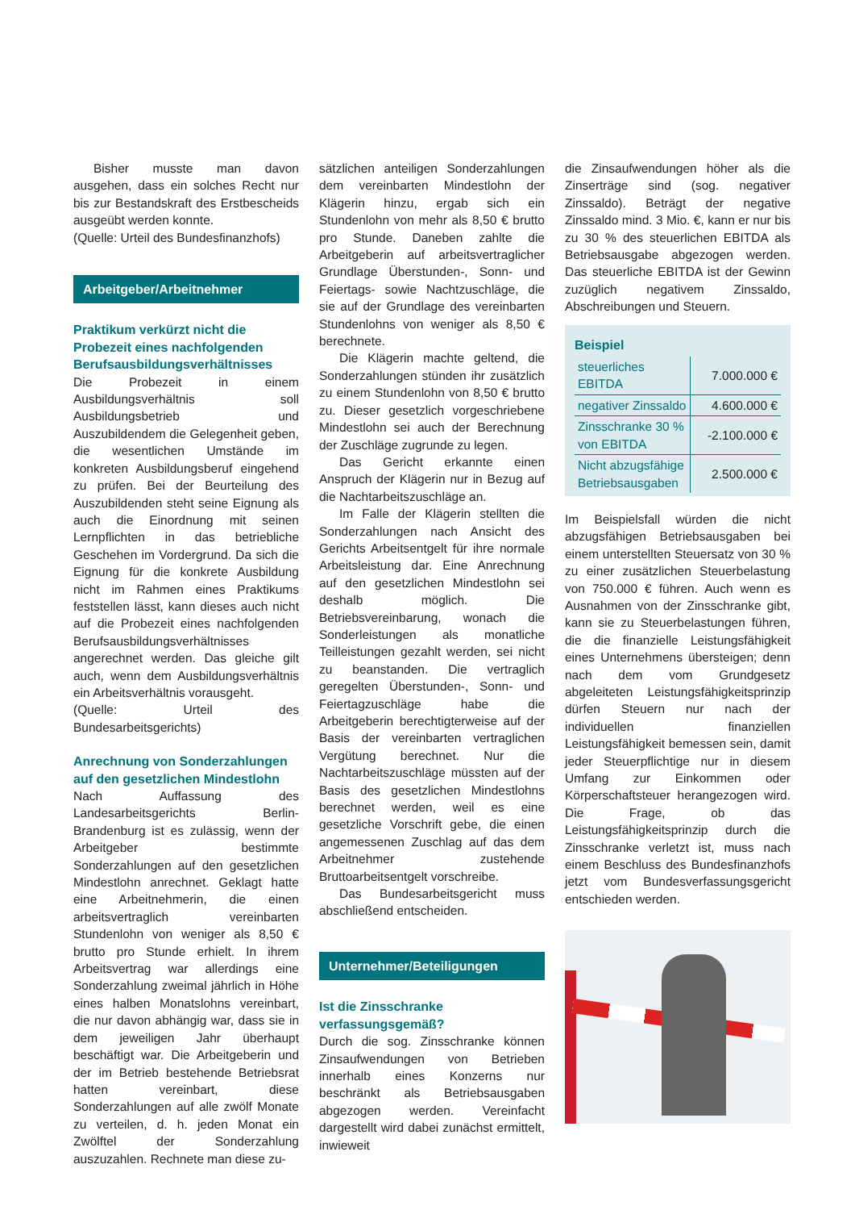Bisher musste man davon ausgehen, dass ein solches Recht nur bis zur Bestandskraft des Erstbescheids ausgeübt werden konnte.
(Quelle: Urteil des Bundesfinanzhofs)
Arbeitgeber/Arbeitnehmer
Praktikum verkürzt nicht die Probezeit eines nachfolgenden Berufsausbildungsverhältnisses
Die Probezeit in einem Ausbildungsverhältnis soll Ausbildungsbetrieb und Auszubildendem die Gelegenheit geben, die wesentlichen Umstände im konkreten Ausbildungsberuf eingehend zu prüfen. Bei der Beurteilung des Auszubildenden steht seine Eignung als auch die Einordnung mit seinen Lernpflichten in das betriebliche Geschehen im Vordergrund. Da sich die Eignung für die konkrete Ausbildung nicht im Rahmen eines Praktikums feststellen lässt, kann dieses auch nicht auf die Probezeit eines nachfolgenden Berufsausbildungsverhältnisses angerechnet werden. Das gleiche gilt auch, wenn dem Ausbildungsverhältnis ein Arbeitsverhältnis vorausgeht.
(Quelle: Urteil des Bundesarbeitsgerichts)
Anrechnung von Sonderzahlungen auf den gesetzlichen Mindestlohn
Nach Auffassung des Landesarbeitsgerichts Berlin-Brandenburg ist es zulässig, wenn der Arbeitgeber bestimmte Sonderzahlungen auf den gesetzlichen Mindestlohn anrechnet. Geklagt hatte eine Arbeitnehmerin, die einen arbeitsvertraglich vereinbarten Stundenlohn von weniger als 8,50 € brutto pro Stunde erhielt. In ihrem Arbeitsvertrag war allerdings eine Sonderzahlung zweimal jährlich in Höhe eines halben Monatslohns vereinbart, die nur davon abhängig war, dass sie in dem jeweiligen Jahr überhaupt beschäftigt war. Die Arbeitgeberin und der im Betrieb bestehende Betriebsrat hatten vereinbart, diese Sonderzahlungen auf alle zwölf Monate zu verteilen, d. h. jeden Monat ein Zwölftel der Sonderzahlung auszuzahlen. Rechnete man diese zu-
sätzlichen anteiligen Sonderzahlungen dem vereinbarten Mindestlohn der Klägerin hinzu, ergab sich ein Stundenlohn von mehr als 8,50 € brutto pro Stunde. Daneben zahlte die Arbeitgeberin auf arbeitsvertraglicher Grundlage Überstunden-, Sonn- und Feiertags- sowie Nachtzuschläge, die sie auf der Grundlage des vereinbarten Stundenlohns von weniger als 8,50 € berechnete.
Die Klägerin machte geltend, die Sonderzahlungen stünden ihr zusätzlich zu einem Stundenlohn von 8,50 € brutto zu. Dieser gesetzlich vorgeschriebene Mindestlohn sei auch der Berechnung der Zuschläge zugrunde zu legen.
Das Gericht erkannte einen Anspruch der Klägerin nur in Bezug auf die Nachtarbeitszuschläge an.
Im Falle der Klägerin stellten die Sonderzahlungen nach Ansicht des Gerichts Arbeitsentgelt für ihre normale Arbeitsleistung dar. Eine Anrechnung auf den gesetzlichen Mindestlohn sei deshalb möglich. Die Betriebsvereinbarung, wonach die Sonderleistungen als monatliche Teilleistungen gezahlt werden, sei nicht zu beanstanden. Die vertraglich geregelten Überstunden-, Sonn- und Feiertagzuschläge habe die Arbeitgeberin berechtigterweise auf der Basis der vereinbarten vertraglichen Vergütung berechnet. Nur die Nachtarbeitszuschläge müssten auf der Basis des gesetzlichen Mindestlohns berechnet werden, weil es eine gesetzliche Vorschrift gebe, die einen angemessenen Zuschlag auf das dem Arbeitnehmer zustehende Bruttoarbeitsentgelt vorschreibe.
Das Bundesarbeitsgericht muss abschließend entscheiden.
Unternehmer/Beteiligungen
Ist die Zinsschranke verfassungsgemäß?
Durch die sog. Zinsschranke können Zinsaufwendungen von Betrieben innerhalb eines Konzerns nur beschränkt als Betriebsausgaben abgezogen werden. Vereinfacht dargestellt wird dabei zunächst ermittelt, inwieweit
die Zinsaufwendungen höher als die Zinserträge sind (sog. negativer Zinssaldo). Beträgt der negative Zinssaldo mind. 3 Mio. €, kann er nur bis zu 30 % des steuerlichen EBITDA als Betriebsausgabe abgezogen werden. Das steuerliche EBITDA ist der Gewinn zuzüglich negativem Zinssaldo, Abschreibungen und Steuern.
Beispiel
| steuerliches EBITDA | 7.000.000 € |
| negativer Zinssaldo | 4.600.000 € |
| Zinsschranke 30 % von EBITDA | -2.100.000 € |
| Nicht abzugsfähige Betriebsausgaben | 2.500.000 € |
Im Beispielsfall würden die nicht abzugsfähigen Betriebsausgaben bei einem unterstellten Steuersatz von 30 % zu einer zusätzlichen Steuerbelastung von 750.000 € führen. Auch wenn es Ausnahmen von der Zinsschranke gibt, kann sie zu Steuerbelastungen führen, die die finanzielle Leistungsfähigkeit eines Unternehmens übersteigen; denn nach dem vom Grundgesetz abgeleiteten Leistungsfähigkeitsprinzip dürfen Steuern nur nach der individuellen finanziellen Leistungsfähigkeit bemessen sein, damit jeder Steuerpflichtige nur in diesem Umfang zur Einkommen oder Körperschaftsteuer herangezogen wird. Die Frage, ob das Leistungsfähigkeitsprinzip durch die Zinsschranke verletzt ist, muss nach einem Beschluss des Bundesfinanzhofs jetzt vom Bundesverfassungsgericht entschieden werden.